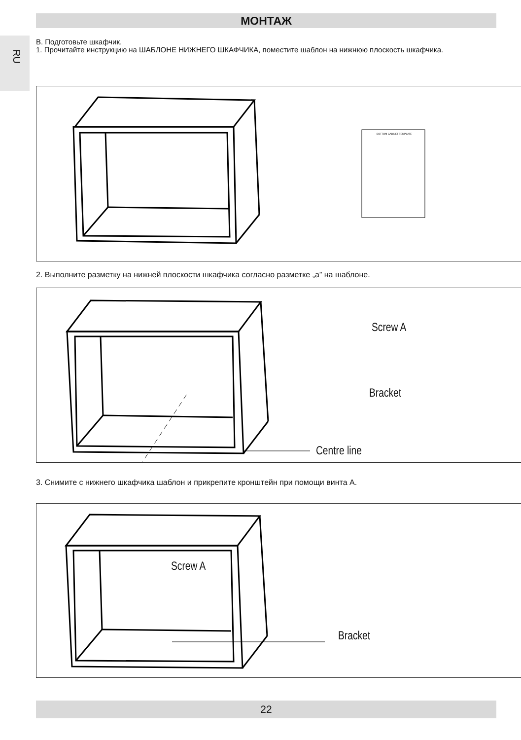МОНТАЖ
RU
B. Подготовьте шкафчик.
1. Прочитайте инструкцию на ШАБЛОНЕ НИЖНЕГО ШКАФЧИКА, поместите шаблон на нижнюю плоскость шкафчика.
BOTTOM CABINET TEMPLATE
2. Выполните разметку на нижней плоскости шкафчика согласно разметке „a” на шаблоне.
Screw A
Bracket
Centre line
3. Снимите с нижнего шкафчика шаблон и прикрепите кронштейн при помощи винта A.
Screw A
Bracket
22